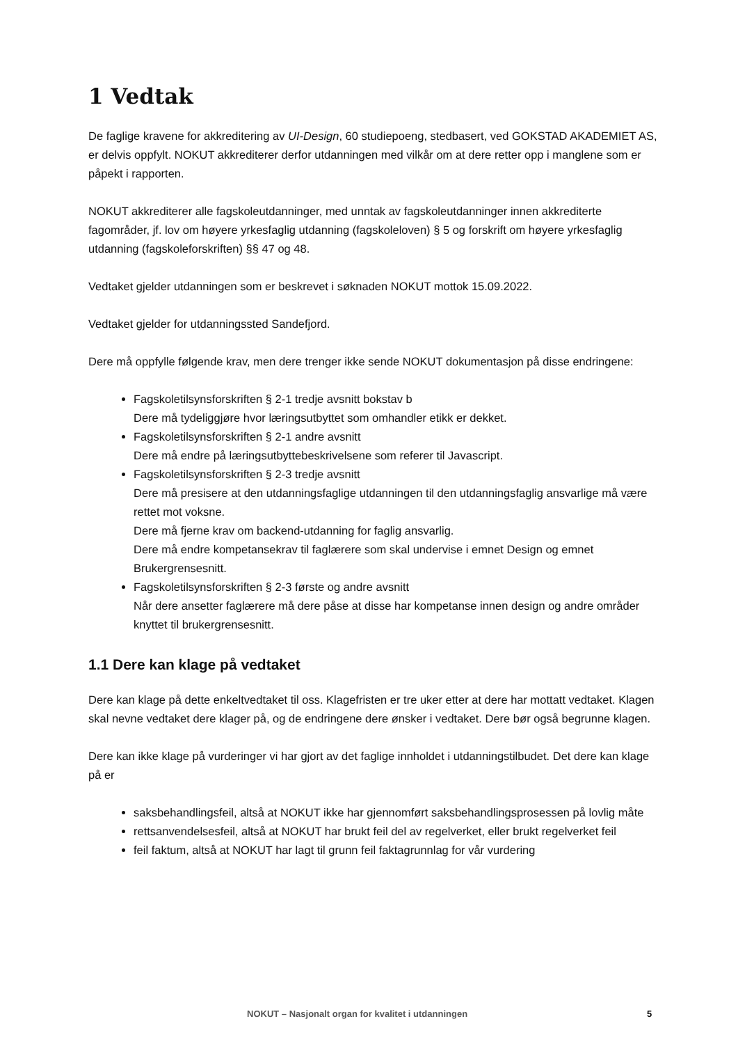1 Vedtak
De faglige kravene for akkreditering av UI-Design, 60 studiepoeng, stedbasert, ved GOKSTAD AKADEMIET AS, er delvis oppfylt. NOKUT akkrediterer derfor utdanningen med vilkår om at dere retter opp i manglene som er påpekt i rapporten.
NOKUT akkrediterer alle fagskoleutdanninger, med unntak av fagskoleutdanninger innen akkrediterte fagområder, jf. lov om høyere yrkesfaglig utdanning (fagskoleloven) § 5 og forskrift om høyere yrkesfaglig utdanning (fagskoleforskriften) §§ 47 og 48.
Vedtaket gjelder utdanningen som er beskrevet i søknaden NOKUT mottok 15.09.2022.
Vedtaket gjelder for utdanningssted Sandefjord.
Dere må oppfylle følgende krav, men dere trenger ikke sende NOKUT dokumentasjon på disse endringene:
Fagskoletilsynsforskriften § 2-1 tredje avsnitt bokstav b
Dere må tydeliggjøre hvor læringsutbyttet som omhandler etikk er dekket.
Fagskoletilsynsforskriften § 2-1 andre avsnitt
Dere må endre på læringsutbyttebeskrivelsene som referer til Javascript.
Fagskoletilsynsforskriften § 2-3 tredje avsnitt
Dere må presisere at den utdanningsfaglige utdanningen til den utdanningsfaglig ansvarlige må være rettet mot voksne.
Dere må fjerne krav om backend-utdanning for faglig ansvarlig.
Dere må endre kompetansekrav til faglærere som skal undervise i emnet Design og emnet Brukergrensesnitt.
Fagskoletilsynsforskriften § 2-3 første og andre avsnitt
Når dere ansetter faglærere må dere påse at disse har kompetanse innen design og andre områder knyttet til brukergrensesnitt.
1.1 Dere kan klage på vedtaket
Dere kan klage på dette enkeltvedtaket til oss. Klagefristen er tre uker etter at dere har mottatt vedtaket. Klagen skal nevne vedtaket dere klager på, og de endringene dere ønsker i vedtaket. Dere bør også begrunne klagen.
Dere kan ikke klage på vurderinger vi har gjort av det faglige innholdet i utdanningstilbudet. Det dere kan klage på er
saksbehandlingsfeil, altså at NOKUT ikke har gjennomført saksbehandlingsprosessen på lovlig måte
rettsanvendelsesfeil, altså at NOKUT har brukt feil del av regelverket, eller brukt regelverket feil
feil faktum, altså at NOKUT har lagt til grunn feil faktagrunnlag for vår vurdering
NOKUT – Nasjonalt organ for kvalitet i utdanningen 5